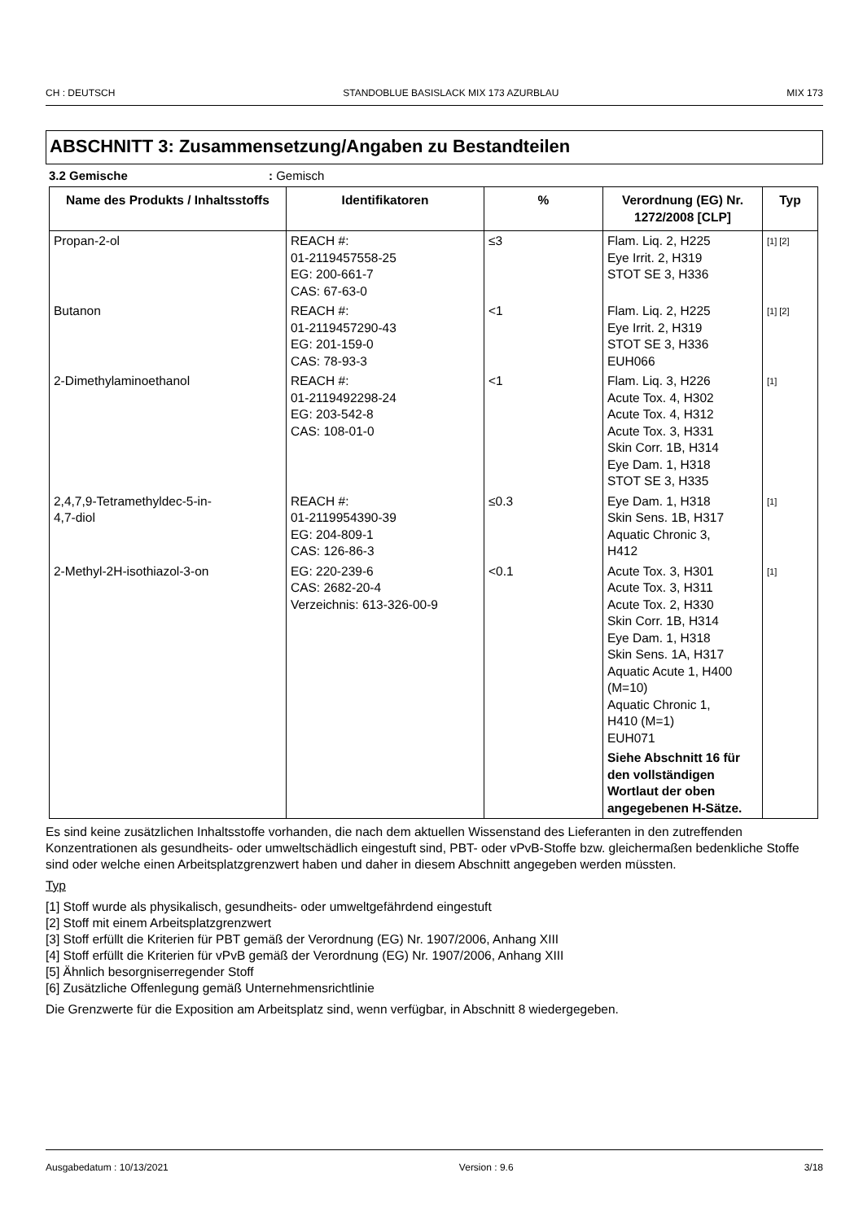CH : DEUTSCH STANDOBLUE BASISLACK MIX 173 AZURBLAU MIX 173
ABSCHNITT 3: Zusammensetzung/Angaben zu Bestandteilen
3.2 Gemische: Gemisch
| Name des Produkts / Inhaltsstoffs | Identifikatoren | % | Verordnung (EG) Nr. 1272/2008 [CLP] | Typ |
| --- | --- | --- | --- | --- |
| Propan-2-ol | REACH #: 01-2119457558-25 EG: 200-661-7 CAS: 67-63-0 | ≤3 | Flam. Liq. 2, H225 Eye Irrit. 2, H319 STOT SE 3, H336 | [1] [2] |
| Butanon | REACH #: 01-2119457290-43 EG: 201-159-0 CAS: 78-93-3 | <1 | Flam. Liq. 2, H225 Eye Irrit. 2, H319 STOT SE 3, H336 EUH066 | [1] [2] |
| 2-Dimethylaminoethanol | REACH #: 01-2119492298-24 EG: 203-542-8 CAS: 108-01-0 | <1 | Flam. Liq. 3, H226 Acute Tox. 4, H302 Acute Tox. 4, H312 Acute Tox. 3, H331 Skin Corr. 1B, H314 Eye Dam. 1, H318 STOT SE 3, H335 | [1] |
| 2,4,7,9-Tetramethyldec-5-in- 4,7-diol | REACH #: 01-2119954390-39 EG: 204-809-1 CAS: 126-86-3 | ≤0.3 | Eye Dam. 1, H318 Skin Sens. 1B, H317 Aquatic Chronic 3, H412 | [1] |
| 2-Methyl-2H-isothiazol-3-on | EG: 220-239-6 CAS: 2682-20-4 Verzeichnis: 613-326-00-9 | <0.1 | Acute Tox. 3, H301 Acute Tox. 3, H311 Acute Tox. 2, H330 Skin Corr. 1B, H314 Eye Dam. 1, H318 Skin Sens. 1A, H317 Aquatic Acute 1, H400 (M=10) Aquatic Chronic 1, H410 (M=1) EUH071 Siehe Abschnitt 16 für den vollständigen Wortlaut der oben angegebenen H-Sätze. | [1] |
Es sind keine zusätzlichen Inhaltsstoffe vorhanden, die nach dem aktuellen Wissenstand des Lieferanten in den zutreffenden Konzentrationen als gesundheits- oder umweltschädlich eingestuft sind, PBT- oder vPvB-Stoffe bzw. gleichermaßen bedenkliche Stoffe sind oder welche einen Arbeitsplatzgrenzwert haben und daher in diesem Abschnitt angegeben werden müssten.
Typ
[1] Stoff wurde als physikalisch, gesundheits- oder umweltgefährdend eingestuft
[2] Stoff mit einem Arbeitsplatzgrenzwert
[3] Stoff erfüllt die Kriterien für PBT gemäß der Verordnung (EG) Nr. 1907/2006, Anhang XIII
[4] Stoff erfüllt die Kriterien für vPvB gemäß der Verordnung (EG) Nr. 1907/2006, Anhang XIII
[5] Ähnlich besorgniserregender Stoff
[6] Zusätzliche Offenlegung gemäß Unternehmensrichtlinie
Die Grenzwerte für die Exposition am Arbeitsplatz sind, wenn verfügbar, in Abschnitt 8 wiedergegeben.
Ausgabedatum : 10/13/2021 Version : 9.6 3/18